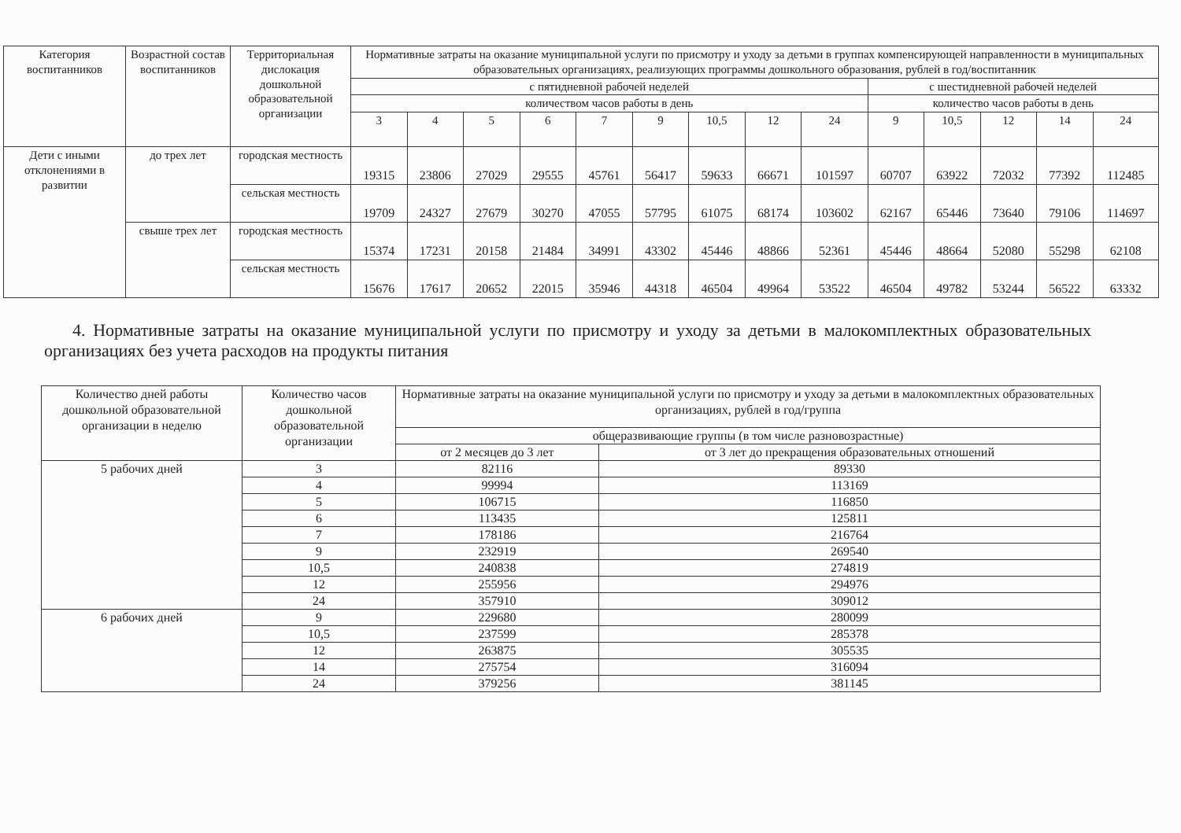| Категория воспитанников | Возрастной состав воспитанников | Территориальная дислокация дошкольной образовательной организации | Нормативные затраты на оказание муниципальной услуги по присмотру и уходу за детьми в группах компенсирующей направленности в муниципальных образовательных организациях, реализующих программы дошкольного образования, рублей в год/воспитанник | | | | | | | | | | | | | |
| --- | --- | --- | --- | --- | --- | --- | --- | --- | --- | --- | --- | --- | --- | --- | --- | --- |
| | | | с пятидневной рабочей неделей | | | | | | | | | с шестидневной рабочей неделей | | | | |
| | | | количеством часов работы в день | | | | | | | | | количество часов работы в день | | | | |
| | | | 3 | 4 | 5 | 6 | 7 | 9 | 10,5 | 12 | 24 | 9 | 10,5 | 12 | 14 | 24 |
| Дети с иными отклонениями в развитии | до трех лет | городская местность | 19315 | 23806 | 27029 | 29555 | 45761 | 56417 | 59633 | 66671 | 101597 | 60707 | 63922 | 72032 | 77392 | 112485 |
| | | сельская местность | 19709 | 24327 | 27679 | 30270 | 47055 | 57795 | 61075 | 68174 | 103602 | 62167 | 65446 | 73640 | 79106 | 114697 |
| | свыше трех лет | городская местность | 15374 | 17231 | 20158 | 21484 | 34991 | 43302 | 45446 | 48866 | 52361 | 45446 | 48664 | 52080 | 55298 | 62108 |
| | | сельская местность | 15676 | 17617 | 20652 | 22015 | 35946 | 44318 | 46504 | 49964 | 53522 | 46504 | 49782 | 53244 | 56522 | 63332 |
4. Нормативные затраты на оказание муниципальной услуги по присмотру и уходу за детьми в малокомплектных образовательных организациях без учета расходов на продукты питания
| Количество дней работы дошкольной образовательной организации в неделю | Количество часов дошкольной образовательной организации | Нормативные затраты на оказание муниципальной услуги по присмотру и уходу за детьми в малокомплектных образовательных организациях, рублей в год/группа | |
| | | общеразвивающие группы (в том числе разновозрастные) | |
| | | от 2 месяцев до 3 лет | от 3 лет до прекращения образовательных отношений |
| 5 рабочих дней | 3 | 82116 | 89330 |
| | 4 | 99994 | 113169 |
| | 5 | 106715 | 116850 |
| | 6 | 113435 | 125811 |
| | 7 | 178186 | 216764 |
| | 9 | 232919 | 269540 |
| | 10,5 | 240838 | 274819 |
| | 12 | 255956 | 294976 |
| | 24 | 357910 | 309012 |
| 6 рабочих дней | 9 | 229680 | 280099 |
| | 10,5 | 237599 | 285378 |
| | 12 | 263875 | 305535 |
| | 14 | 275754 | 316094 |
| | 24 | 379256 | 381145 |